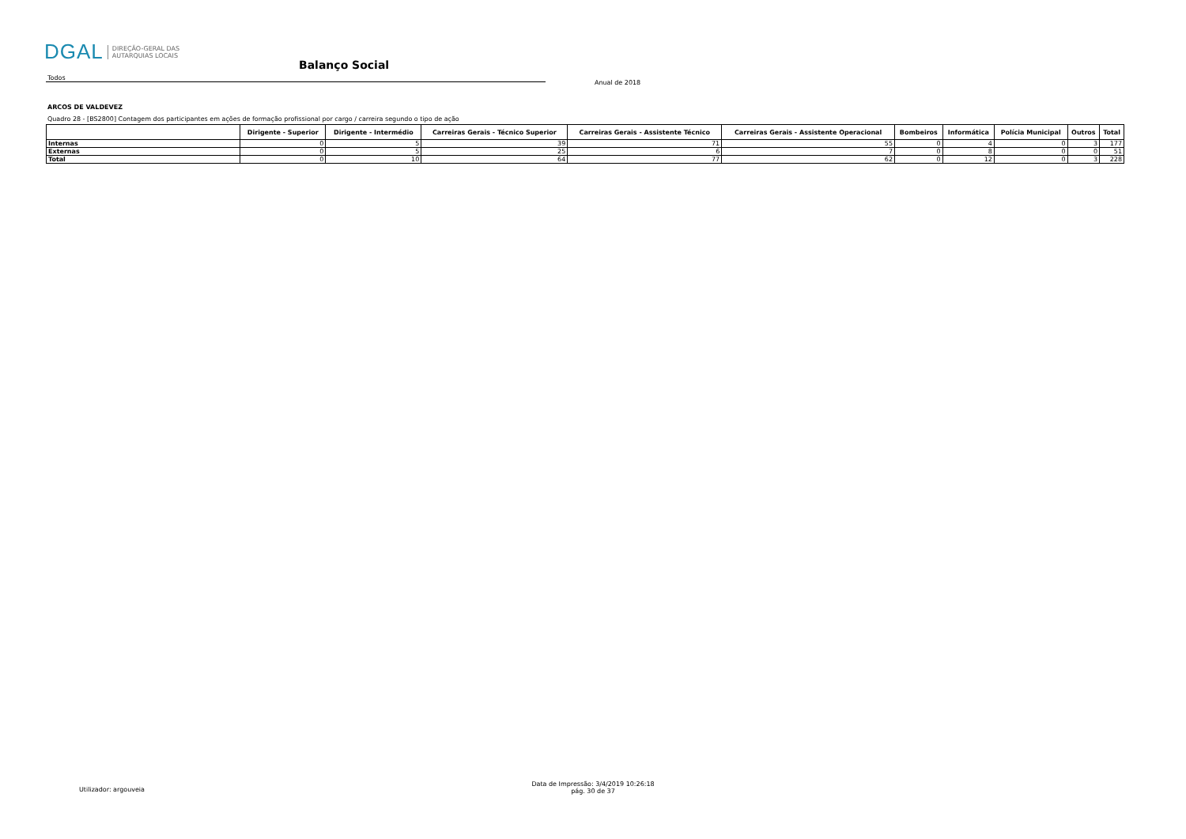DGAL DIREÇÃO-GERAL DAS
AUTARQUIAS LOCAIS
Balanço Social
Todos
Anual de 2018
ARCOS DE VALDEVEZ
Quadro 28 - [BS2800] Contagem dos participantes em ações de formação profissional por cargo / carreira segundo o tipo de ação
| | Dirigente - Superior | Dirigente - Intermédio | Carreiras Gerais - Técnico Superior | Carreiras Gerais - Assistente Técnico | Carreiras Gerais - Assistente Operacional | Bombeiros | Informática | Polícia Municipal | Outros | Total |
| --- | --- | --- | --- | --- | --- | --- | --- | --- | --- | --- |
| Internas | 0 | 5 | 39 | 71 | 55 | 0 | 4 | 0 | 3 | 177 |
| Externas | 0 | 5 | 25 | 6 | 7 | 0 | 8 | 0 | 0 | 51 |
| Total | 0 | 10 | 64 | 77 | 62 | 0 | 12 | 0 | 3 | 228 |
Utilizador: argouveia
Data de Impressão: 3/4/2019 10:26:18
pág. 30 de 37